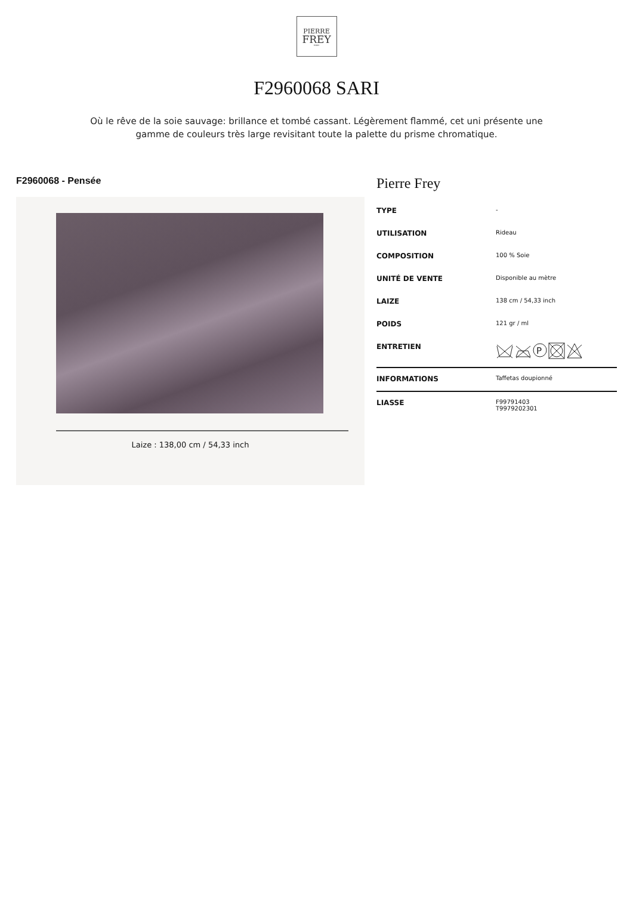PIERRE
FREY
PARIS
F2960068 SARI
Où le rêve de la soie sauvage: brillance et tombé cassant. Légèrement flammé, cet uni présente une gamme de couleurs très large revisitant toute la palette du prisme chromatique.
F2960068 - Pensée
Laize : 138,00 cm / 54,33 inch
Pierre Frey
| TYPE | - |
| UTILISATION | Rideau |
| COMPOSITION | 100 % Soie |
| UNITÉ DE VENTE | Disponible au mètre |
| LAIZE | 138 cm / 54,33 inch |
| POIDS | 121 gr / ml |
| ENTRETIEN | P |
| INFORMATIONS | Taffetas doupionné |
| LIASSE | F99791403 T9979202301 |